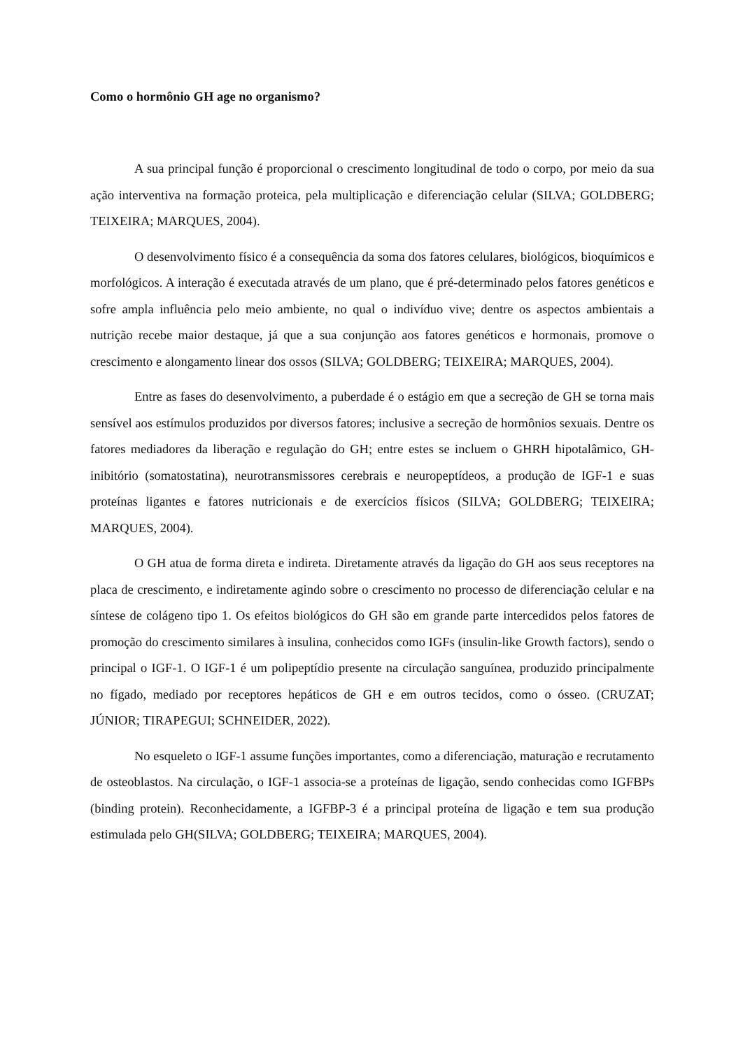Como o hormônio GH age no organismo?
A sua principal função é proporcional o crescimento longitudinal de todo o corpo, por meio da sua ação interventiva na formação proteica, pela multiplicação e diferenciação celular (SILVA; GOLDBERG; TEIXEIRA; MARQUES, 2004).
O desenvolvimento físico é a consequência da soma dos fatores celulares, biológicos, bioquímicos e morfológicos. A interação é executada através de um plano, que é pré-determinado pelos fatores genéticos e sofre ampla influência pelo meio ambiente, no qual o indivíduo vive; dentre os aspectos ambientais a nutrição recebe maior destaque, já que a sua conjunção aos fatores genéticos e hormonais, promove o crescimento e alongamento linear dos ossos (SILVA; GOLDBERG; TEIXEIRA; MARQUES, 2004).
Entre as fases do desenvolvimento, a puberdade é o estágio em que a secreção de GH se torna mais sensível aos estímulos produzidos por diversos fatores; inclusive a secreção de hormônios sexuais. Dentre os fatores mediadores da liberação e regulação do GH; entre estes se incluem o GHRH hipotalâmico, GH-inibitório (somatostatina), neurotransmissores cerebrais e neuropeptídeos, a produção de IGF-1 e suas proteínas ligantes e fatores nutricionais e de exercícios físicos (SILVA; GOLDBERG; TEIXEIRA; MARQUES, 2004).
O GH atua de forma direta e indireta. Diretamente através da ligação do GH aos seus receptores na placa de crescimento, e indiretamente agindo sobre o crescimento no processo de diferenciação celular e na síntese de colágeno tipo 1. Os efeitos biológicos do GH são em grande parte intercedidos pelos fatores de promoção do crescimento similares à insulina, conhecidos como IGFs (insulin-like Growth factors), sendo o principal o IGF-1. O IGF-1 é um polipeptídio presente na circulação sanguínea, produzido principalmente no fígado, mediado por receptores hepáticos de GH e em outros tecidos, como o ósseo. (CRUZAT; JÚNIOR; TIRAPEGUI; SCHNEIDER, 2022).
No esqueleto o IGF-1 assume funções importantes, como a diferenciação, maturação e recrutamento de osteoblastos. Na circulação, o IGF-1 associa-se a proteínas de ligação, sendo conhecidas como IGFBPs (binding protein). Reconhecidamente, a IGFBP-3 é a principal proteína de ligação e tem sua produção estimulada pelo GH(SILVA; GOLDBERG; TEIXEIRA; MARQUES, 2004).